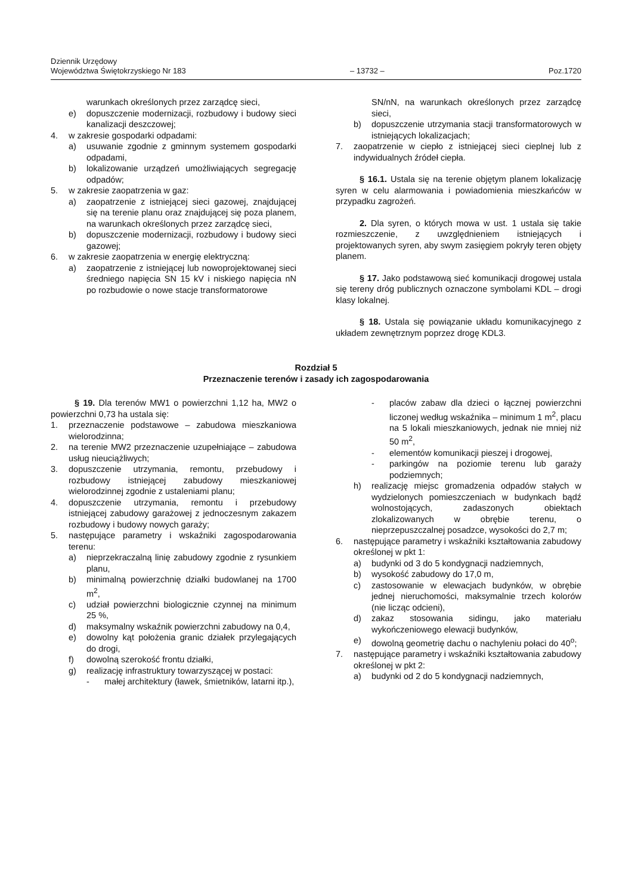Dziennik Urzędowy
Województwa Świętokrzyskiego Nr 183
– 13732 –
Poz.1720
warunkach określonych przez zarządcę sieci,
e) dopuszczenie modernizacji, rozbudowy i budowy sieci kanalizacji deszczowej;
4. w zakresie gospodarki odpadami:
a) usuwanie zgodnie z gminnym systemem gospodarki odpadami,
b) lokalizowanie urządzeń umożliwiających segregację odpadów;
5. w zakresie zaopatrzenia w gaz:
a) zaopatrzenie z istniejącej sieci gazowej, znajdującej się na terenie planu oraz znajdującej się poza planem, na warunkach określonych przez zarządcę sieci,
b) dopuszczenie modernizacji, rozbudowy i budowy sieci gazowej;
6. w zakresie zaopatrzenia w energię elektryczną:
a) zaopatrzenie z istniejącej lub nowoprojektowanej sieci średniego napięcia SN 15 kV i niskiego napięcia nN po rozbudowie o nowe stacje transformatorowe
SN/nN, na warunkach określonych przez zarządcę sieci,
b) dopuszczenie utrzymania stacji transformatorowych w istniejących lokalizacjach;
7. zaopatrzenie w ciepło z istniejącej sieci cieplnej lub z indywidualnych źródeł ciepła.
§ 16.1. Ustala się na terenie objętym planem lokalizację syren w celu alarmowania i powiadomienia mieszkańców w przypadku zagrożeń.
2. Dla syren, o których mowa w ust. 1 ustala się takie rozmieszczenie, z uwzględnieniem istniejących i projektowanych syren, aby swym zasięgiem pokryły teren objęty planem.
§ 17. Jako podstawową sieć komunikacji drogowej ustala się tereny dróg publicznych oznaczone symbolami KDL – drogi klasy lokalnej.
§ 18. Ustala się powiązanie układu komunikacyjnego z układem zewnętrznym poprzez drogę KDL3.
Rozdział 5
Przeznaczenie terenów i zasady ich zagospodarowania
§ 19. Dla terenów MW1 o powierzchni 1,12 ha, MW2 o powierzchni 0,73 ha ustala się:
1. przeznaczenie podstawowe – zabudowa mieszkaniowa wielorodzinna;
2. na terenie MW2 przeznaczenie uzupełniające – zabudowa usług nieuciążliwych;
3. dopuszczenie utrzymania, remontu, przebudowy i rozbudowy istniejącej zabudowy mieszkaniowej wielorodzinnej zgodnie z ustaleniami planu;
4. dopuszczenie utrzymania, remontu i przebudowy istniejącej zabudowy garażowej z jednoczesnym zakazem rozbudowy i budowy nowych garaży;
5. następujące parametry i wskaźniki zagospodarowania terenu:
a) nieprzekraczalną linię zabudowy zgodnie z rysunkiem planu,
b) minimalną powierzchnię działki budowlanej na 1700 m<sup>2</sup>,
c) udział powierzchni biologicznie czynnej na minimum 25 %,
d) maksymalny wskaźnik powierzchni zabudowy na 0,4,
e) dowolny kąt położenia granic działek przylegających do drogi,
f) dowolną szerokość frontu działki,
g) realizację infrastruktury towarzyszącej w postaci:
- małej architektury (ławek, śmietników, latarni itp.),
- placów zabaw dla dzieci o łącznej powierzchni liczonej według wskaźnika – minimum 1 m<sup>2</sup>, placu na 5 lokali mieszkaniowych, jednak nie mniej niż 50 m<sup>2</sup>,
- elementów komunikacji pieszej i drogowej,
- parkingów na poziomie terenu lub garaży podziemnych;
h) realizację miejsc gromadzenia odpadów stałych w wydzielonych pomieszczeniach w budynkach bądź wolnostojących, zadaszonych obiektach zlokalizowanych w obrębie terenu, o nieprzepuszczalnej posadzce, wysokości do 2,7 m;
6. następujące parametry i wskaźniki kształtowania zabudowy określonej w pkt 1:
a) budynki od 3 do 5 kondygnacji nadziemnych,
b) wysokość zabudowy do 17,0 m,
c) zastosowanie w elewacjach budynków, w obrębie jednej nieruchomości, maksymalnie trzech kolorów (nie licząc odcieni),
d) zakaz stosowania sidingu, jako materiału wykończeniowego elewacji budynków,
e) dowolną geometrię dachu o nachyleniu połaci do 40<sup>o</sup>;
7. następujące parametry i wskaźniki kształtowania zabudowy określonej w pkt 2:
a) budynki od 2 do 5 kondygnacji nadziemnych,